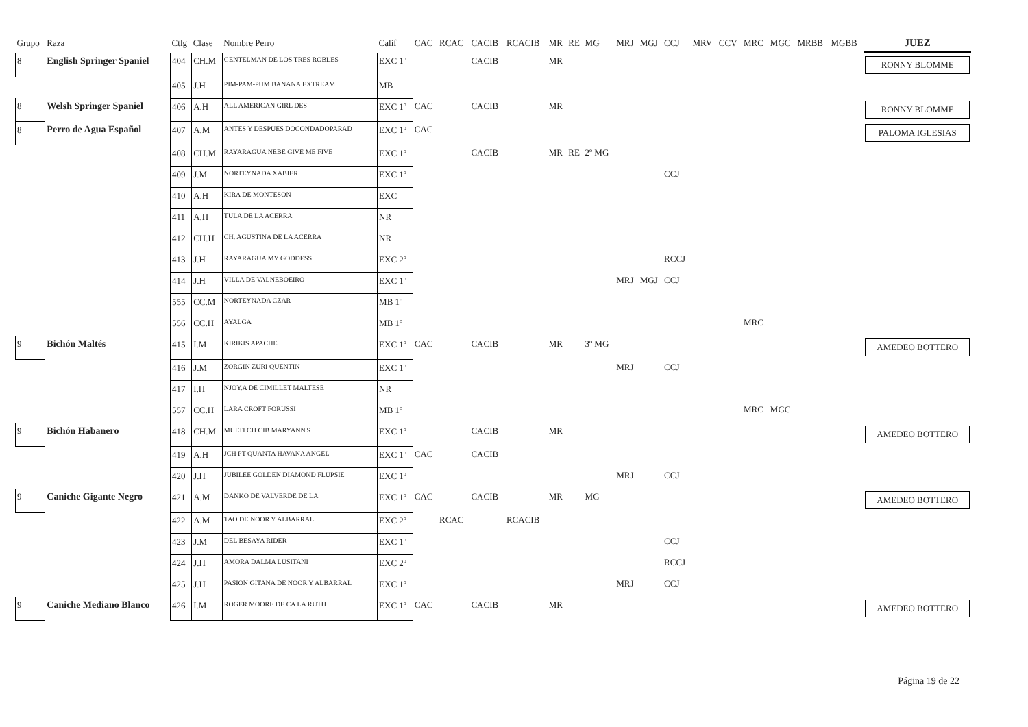| Grupo | Raza | Ctlg | Clase | Nombre Perro | Calif | CAC | RCAC | CACIB | RCACIB | MR | RE | MG | MRJ | MGJ | CCJ | MRV | CCV | MRC | MGC | MRBB | MGBB | JUEZ |
| --- | --- | --- | --- | --- | --- | --- | --- | --- | --- | --- | --- | --- | --- | --- | --- | --- | --- | --- | --- | --- | --- | --- |
| 8 | English Springer Spaniel | 404 | CH.M | GENTELMAN DE LOS TRES ROBLES | EXC 1º | | | CACIB | | MR | | | | | | | | | | | | RONNY BLOMME |
| | | 405 | J.H | PIM-PAM-PUM BANANA EXTREAM | MB | | | | | | | | | | | | | | | | | |
| 8 | Welsh Springer Spaniel | 406 | A.H | ALL AMERICAN GIRL DES | EXC 1º | CAC | | CACIB | | MR | | | | | | | | | | | | RONNY BLOMME |
| 8 | Perro de Agua Español | 407 | A.M | ANTES Y DESPUES DOCONDADOPARAD | EXC 1º | CAC | | | | | | | | | | | | | | | | PALOMA IGLESIAS |
| | | 408 | CH.M | RAYARAGUA NEBE GIVE ME FIVE | EXC 1º | | | CACIB | | MR | RE | 2º MG | | | | | | | | | | |
| | | 409 | J.M | NORTEYNADA XABIER | EXC 1º | | | | | | | | | | CCJ | | | | | | | |
| | | 410 | A.H | KIRA DE MONTESON | EXC | | | | | | | | | | | | | | | | | |
| | | 411 | A.H | TULA DE LA ACERRA | NR | | | | | | | | | | | | | | | | | |
| | | 412 | CH.H | CH. AGUSTINA DE LA ACERRA | NR | | | | | | | | | | | | | | | | | |
| | | 413 | J.H | RAYARAGUA MY GODDESS | EXC 2º | | | | | | | | | | RCCJ | | | | | | | |
| | | 414 | J.H | VILLA DE VALNEBOEIRO | EXC 1º | | | | | | | | MRJ | MGJ | CCJ | | | | | | | |
| | | 555 | CC.M | NORTEYNADA CZAR | MB 1º | | | | | | | | | | | | | | | | | |
| | | 556 | CC.H | AYALGA | MB 1º | | | | | | | | | | | | | MRC | | | | |
| 9 | Bichón Maltés | 415 | I.M | KIRIKIS APACHE | EXC 1º | CAC | | CACIB | | MR | | 3º MG | | | | | | | | | | AMEDEO BOTTERO |
| | | 416 | J.M | ZORGIN ZURI QUENTIN | EXC 1º | | | | | | | | MRJ | | CCJ | | | | | | | |
| | | 417 | I.H | NJOY.A DE CIMILLET MALTESE | NR | | | | | | | | | | | | | | | | | |
| | | 557 | CC.H | LARA CROFT FORUSSI | MB 1º | | | | | | | | | | | | | MRC | MGC | | | |
| 9 | Bichón Habanero | 418 | CH.M | MULTI CH CIB MARYANN'S | EXC 1º | | | CACIB | | MR | | | | | | | | | | | | AMEDEO BOTTERO |
| | | 419 | A.H | JCH PT QUANTA HAVANA ANGEL | EXC 1º | CAC | | CACIB | | | | | | | | | | | | | | |
| | | 420 | J.H | JUBILEE GOLDEN DIAMOND FLUPSIE | EXC 1º | | | | | | | | MRJ | | CCJ | | | | | | | |
| 9 | Caniche Gigante Negro | 421 | A.M | DANKO DE VALVERDE DE LA | EXC 1º | CAC | | CACIB | | MR | | MG | | | | | | | | | | AMEDEO BOTTERO |
| | | 422 | A.M | TAO DE NOOR Y ALBARRAL | EXC 2º | | RCAC | | RCACIB | | | | | | | | | | | | | |
| | | 423 | J.M | DEL BESAYA RIDER | EXC 1º | | | | | | | | | | CCJ | | | | | | | |
| | | 424 | J.H | AMORA DALMA LUSITANI | EXC 2º | | | | | | | | | | RCCJ | | | | | | | |
| | | 425 | J.H | PASION GITANA DE NOOR Y ALBARRAL | EXC 1º | | | | | | | | MRJ | | CCJ | | | | | | | |
| 9 | Caniche Mediano Blanco | 426 | I.M | ROGER MOORE DE CA LA RUTH | EXC 1º | CAC | | CACIB | | MR | | | | | | | | | | | | AMEDEO BOTTERO |
Página 19 de 22